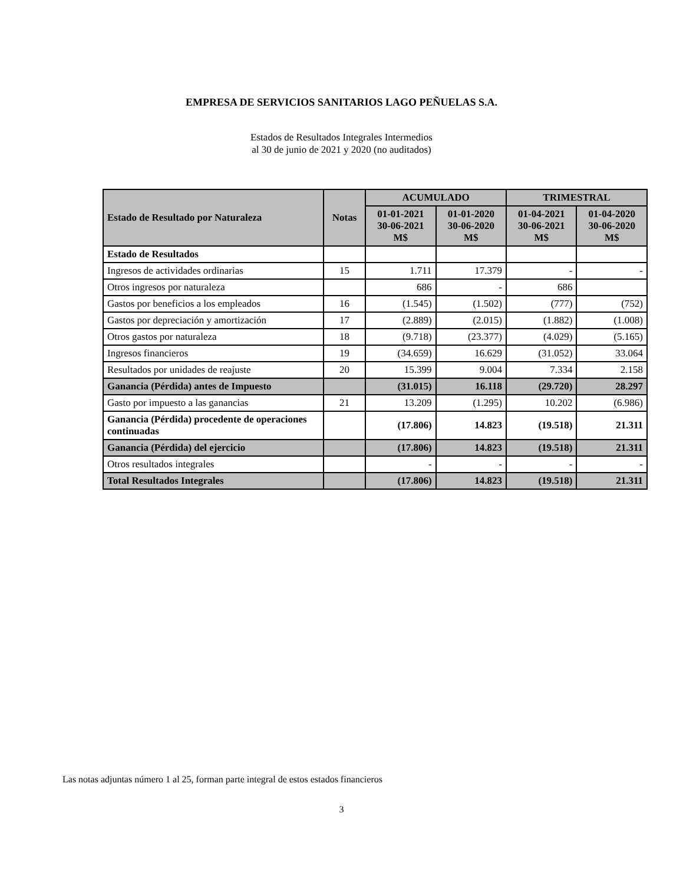EMPRESA DE SERVICIOS SANITARIOS LAGO PEÑUELAS S.A.
Estados de Resultados Integrales Intermedios
al 30 de junio de 2021 y 2020 (no auditados)
| Estado de Resultado por Naturaleza | Notas | ACUMULADO | | TRIMESTRAL | |
| --- | --- | --- | --- | --- | --- |
| | | 01-01-2021 30-06-2021 M$ | 01-01-2020 30-06-2020 M$ | 01-04-2021 30-06-2021 M$ | 01-04-2020 30-06-2020 M$ |
| Estado de Resultados | | | | | |
| Ingresos de actividades ordinarias | 15 | 1.711 | 17.379 | - | - |
| Otros ingresos por naturaleza | | 686 | - | 686 | |
| Gastos por beneficios a los empleados | 16 | (1.545) | (1.502) | (777) | (752) |
| Gastos por depreciación y amortización | 17 | (2.889) | (2.015) | (1.882) | (1.008) |
| Otros gastos por naturaleza | 18 | (9.718) | (23.377) | (4.029) | (5.165) |
| Ingresos financieros | 19 | (34.659) | 16.629 | (31.052) | 33.064 |
| Resultados por unidades de reajuste | 20 | 15.399 | 9.004 | 7.334 | 2.158 |
| Ganancia (Pérdida) antes de Impuesto | | (31.015) | 16.118 | (29.720) | 28.297 |
| Gasto por impuesto a las ganancias | 21 | 13.209 | (1.295) | 10.202 | (6.986) |
| Ganancia (Pérdida) procedente de operaciones continuadas | | (17.806) | 14.823 | (19.518) | 21.311 |
| Ganancia (Pérdida) del ejercicio | | (17.806) | 14.823 | (19.518) | 21.311 |
| Otros resultados integrales | | - | - | - | - |
| Total Resultados Integrales | | (17.806) | 14.823 | (19.518) | 21.311 |
Las notas adjuntas número 1 al 25, forman parte integral de estos estados financieros
3